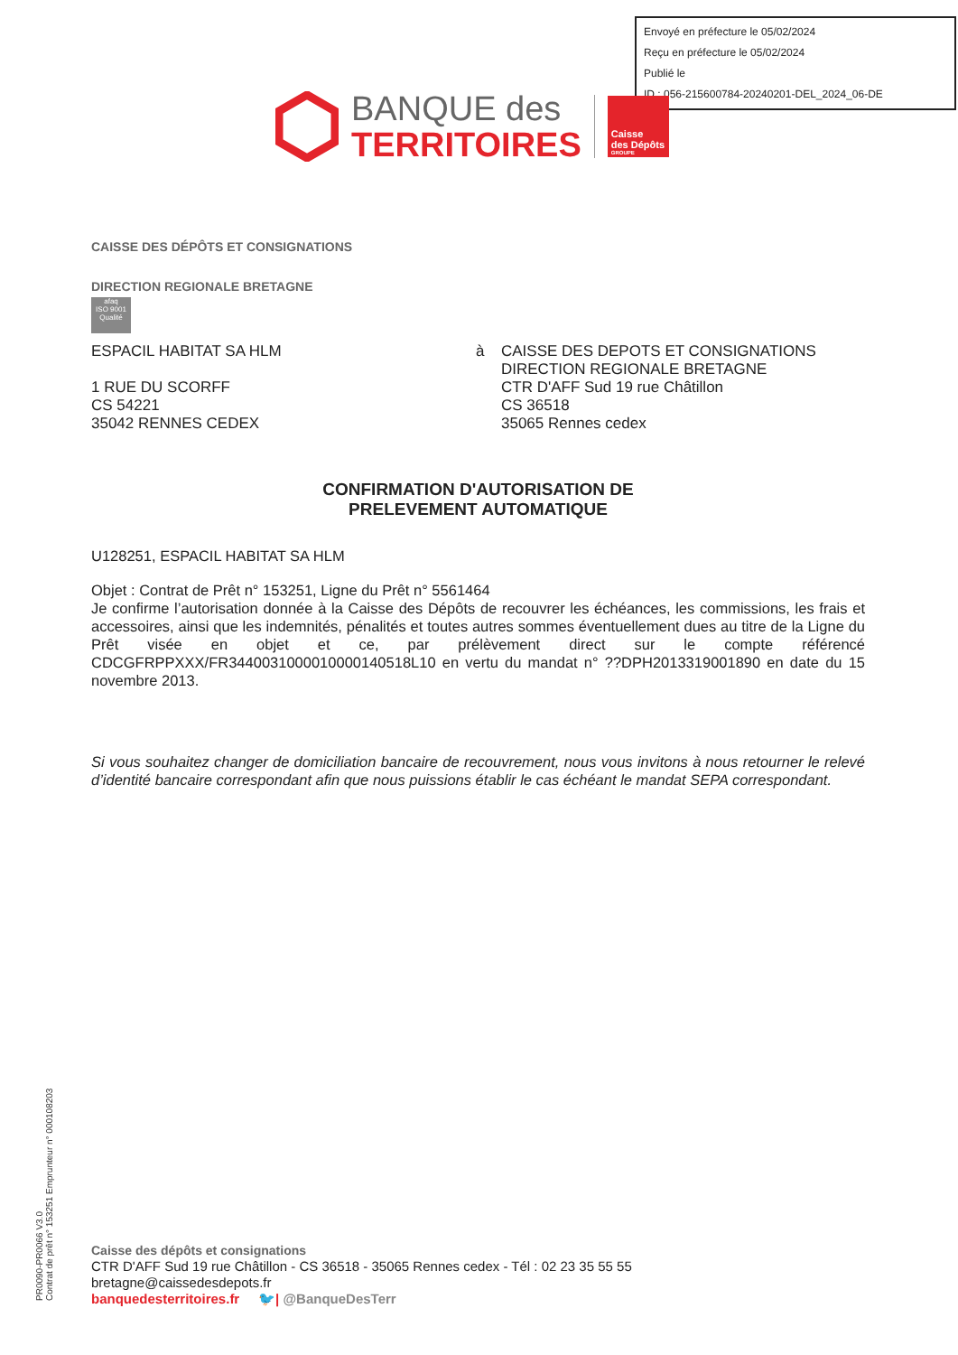Envoyé en préfecture le 05/02/2024
Reçu en préfecture le 05/02/2024
Publié le
ID : 056-215600784-20240201-DEL_2024_06-DE
BANQUE des
TERRITOIRES
Caisse
des Dépôts
GROUPE
CAISSE DES DÉPÔTS ET CONSIGNATIONS
DIRECTION REGIONALE BRETAGNE
afaq
ISO 9001
Qualité
ESPACIL HABITAT SA HLM
1 RUE DU SCORFF
CS 54221
35042 RENNES CEDEX
à CAISSE DES DEPOTS ET CONSIGNATIONS
DIRECTION REGIONALE BRETAGNE
CTR D'AFF Sud 19 rue Châtillon
CS 36518
35065 Rennes cedex
CONFIRMATION D'AUTORISATION DE
PRELEVEMENT AUTOMATIQUE
U128251, ESPACIL HABITAT SA HLM
Objet : Contrat de Prêt n° 153251, Ligne du Prêt n° 5561464
Je confirme l’autorisation donnée à la Caisse des Dépôts de recouvrer les échéances, les commissions, les frais et accessoires, ainsi que les indemnités, pénalités et toutes autres sommes éventuellement dues au titre de la Ligne du Prêt visée en objet et ce, par prélèvement direct sur le compte référencé CDCGFRPPXXX/FR3440031000010000140518L10 en vertu du mandat n° ??DPH2013319001890 en date du 15 novembre 2013.
Si vous souhaitez changer de domiciliation bancaire de recouvrement, nous vous invitons à nous retourner le relevé d’identité bancaire correspondant afin que nous puissions établir le cas échéant le mandat SEPA correspondant.
PR0090-PR0066 V3.0
Contrat de prêt n° 153251 Emprunteur n° 000108203
Caisse des dépôts et consignations
CTR D'AFF Sud 19 rue Châtillon - CS 36518 - 35065 Rennes cedex - Tél : 02 23 35 55 55
bretagne@caissedesdepots.fr
banquedesterritoires.fr 🐦| @BanqueDesTerr